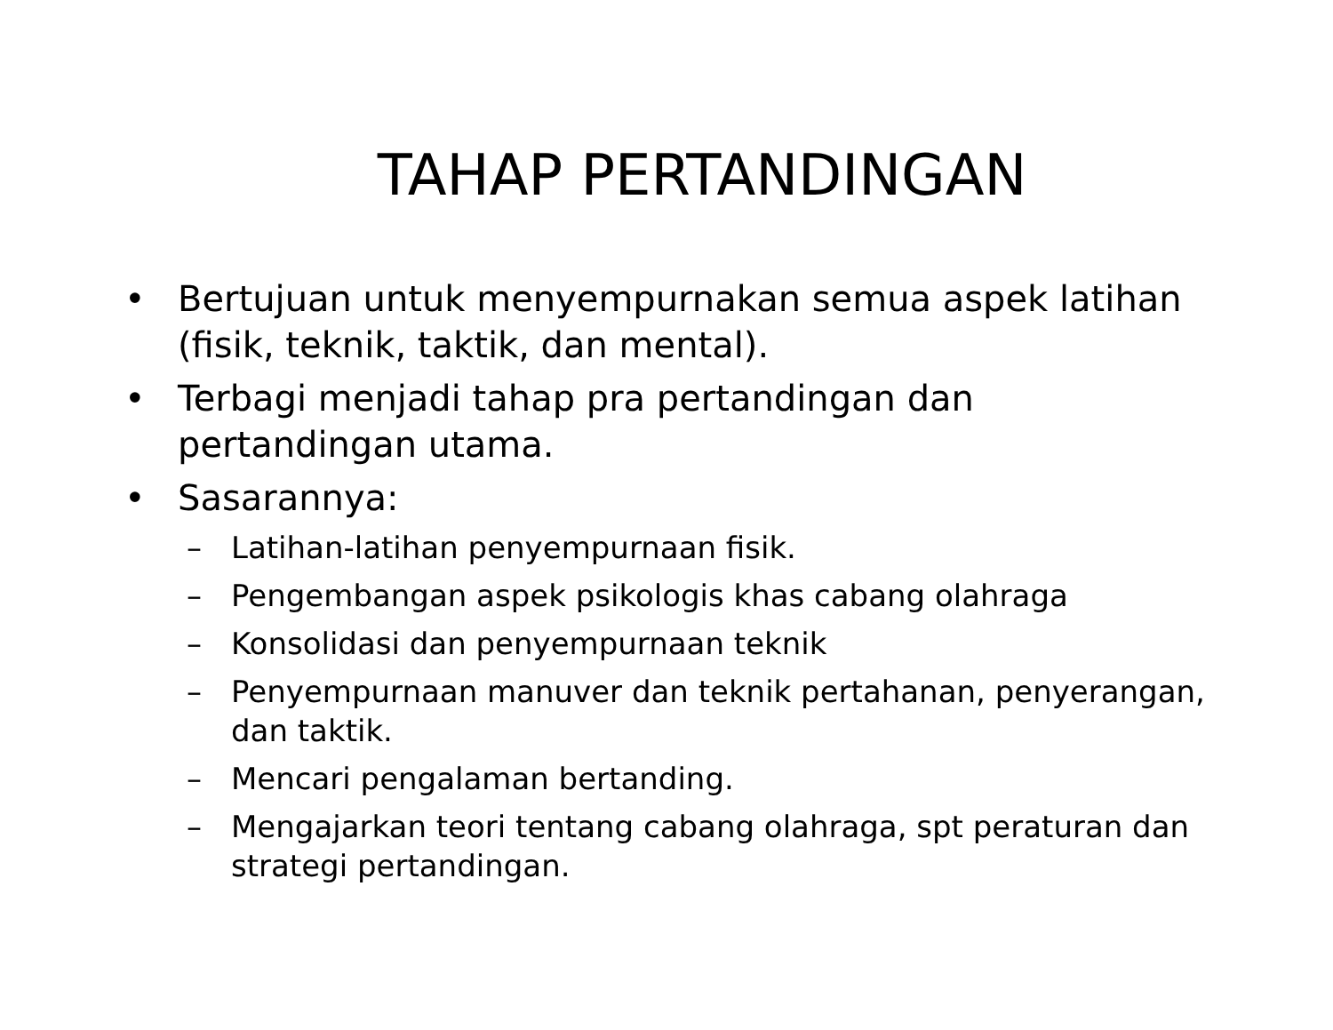TAHAP PERTANDINGAN
• Bertujuan untuk menyempurnakan semua aspek latihan (fisik, teknik, taktik, dan mental).
• Terbagi menjadi tahap pra pertandingan dan pertandingan utama.
• Sasarannya:
– Latihan-latihan penyempurnaan fisik.
– Pengembangan aspek psikologis khas cabang olahraga
– Konsolidasi dan penyempurnaan teknik
– Penyempurnaan manuver dan teknik pertahanan, penyerangan, dan taktik.
– Mencari pengalaman bertanding.
– Mengajarkan teori tentang cabang olahraga, spt peraturan dan strategi pertandingan.